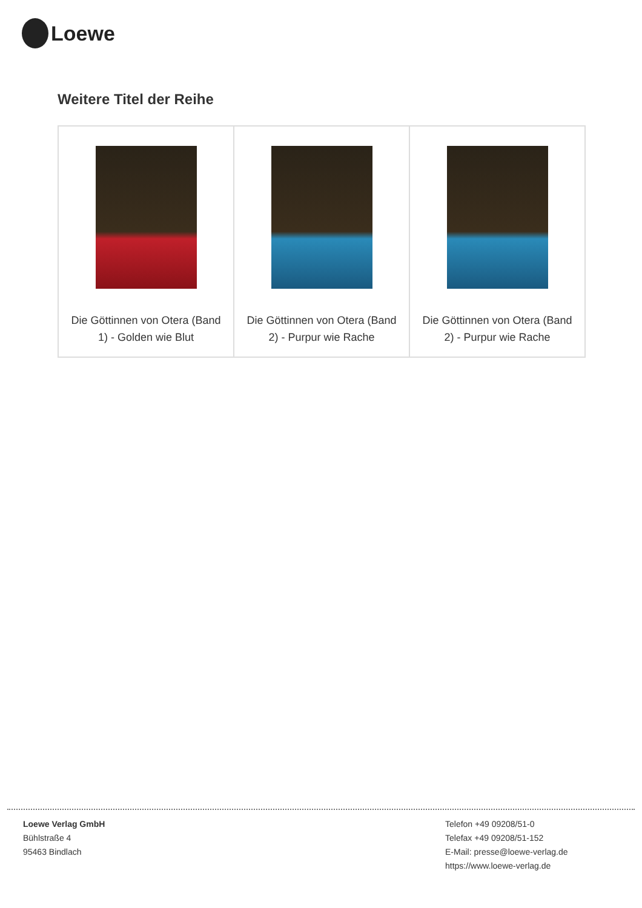Loewe
Weitere Titel der Reihe
| Die Göttinnen von Otera (Band 1) - Golden wie Blut | Die Göttinnen von Otera (Band 2) - Purpur wie Rache | Die Göttinnen von Otera (Band 2) - Purpur wie Rache |
Loewe Verlag GmbH
Bühlstraße 4
95463 Bindlach
Telefon +49 09208/51-0
Telefax +49 09208/51-152
E-Mail: presse@loewe-verlag.de
https://www.loewe-verlag.de